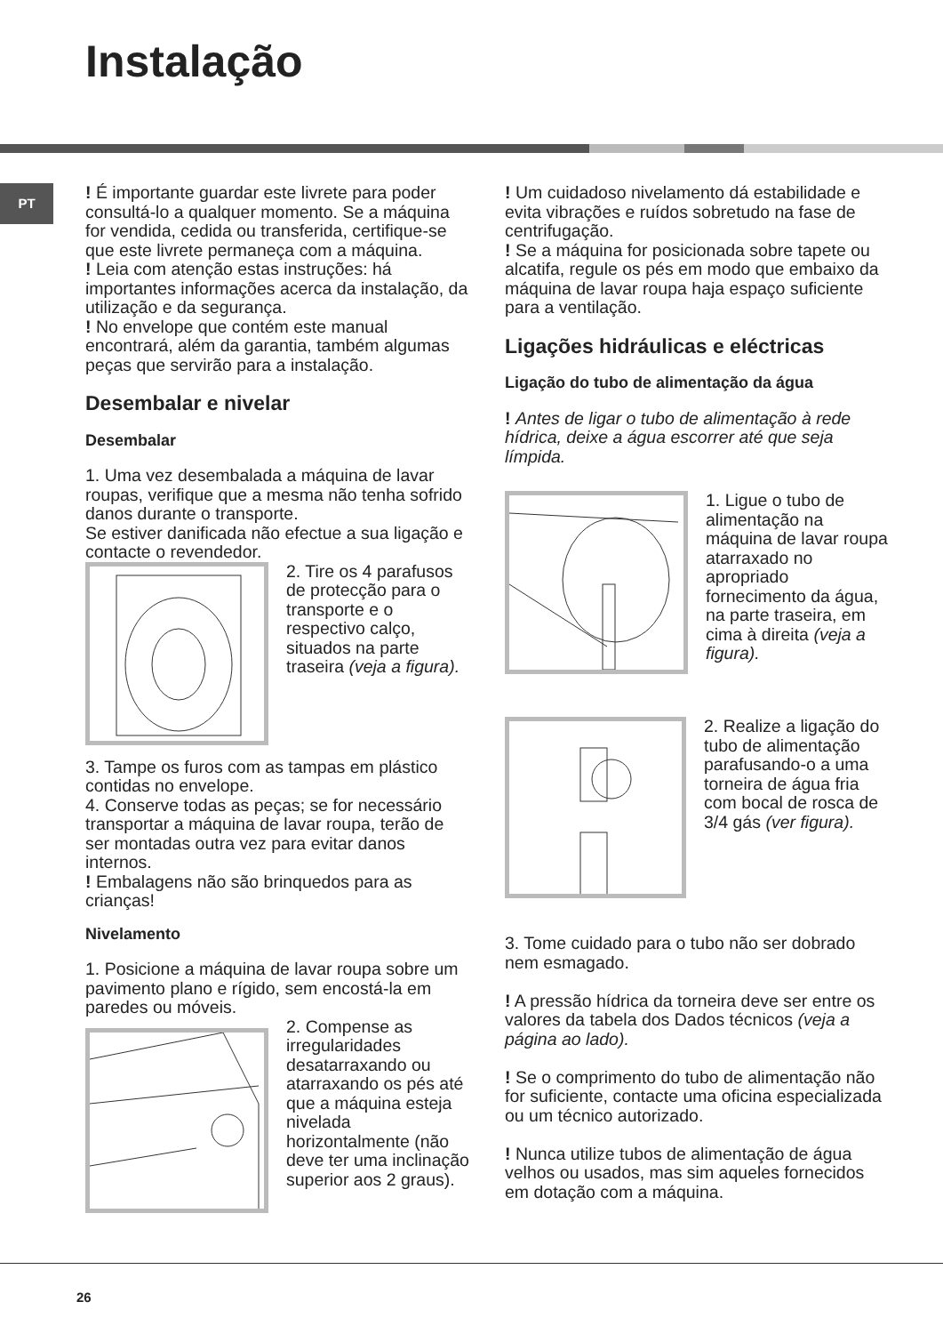Instalação
PT
! É importante guardar este livrete para poder consultá-lo a qualquer momento. Se a máquina for vendida, cedida ou transferida, certifique-se que este livrete permaneça com a máquina.
! Leia com atenção estas instruções: há importantes informações acerca da instalação, da utilização e da segurança.
! No envelope que contém este manual encontrará, além da garantia, também algumas peças que servirão para a instalação.
Desembalar e nivelar
Desembalar
1. Uma vez desembalada a máquina de lavar roupas, verifique que a mesma não tenha sofrido danos durante o transporte.
Se estiver danificada não efectue a sua ligação e contacte o revendedor.
2. Tire os 4 parafusos de protecção para o transporte e o respectivo calço, situados na parte traseira (veja a figura).
3. Tampe os furos com as tampas em plástico contidas no envelope.
4. Conserve todas as peças; se for necessário transportar a máquina de lavar roupa, terão de ser montadas outra vez para evitar danos internos.
! Embalagens não são brinquedos para as crianças!
Nivelamento
1. Posicione a máquina de lavar roupa sobre um pavimento plano e rígido, sem encostá-la em paredes ou móveis.
2. Compense as irregularidades desatarraxando ou atarraxando os pés até que a máquina esteja nivelada horizontalmente (não deve ter uma inclinação superior aos 2 graus).
! Um cuidadoso nivelamento dá estabilidade e evita vibrações e ruídos sobretudo na fase de centrifugação.
! Se a máquina for posicionada sobre tapete ou alcatifa, regule os pés em modo que embaixo da máquina de lavar roupa haja espaço suficiente para a ventilação.
Ligações hidráulicas e eléctricas
Ligação do tubo de alimentação da água
! Antes de ligar o tubo de alimentação à rede hídrica, deixe a água escorrer até que seja límpida.
1. Ligue o tubo de alimentação na máquina de lavar roupa atarraxado no apropriado fornecimento da água, na parte traseira, em cima à direita (veja a figura).
2. Realize a ligação do tubo de alimentação parafusando-o a uma torneira de água fria com bocal de rosca de 3/4 gás (ver figura).
3. Tome cuidado para o tubo não ser dobrado nem esmagado.
! A pressão hídrica da torneira deve ser entre os valores da tabela dos Dados técnicos (veja a página ao lado).
! Se o comprimento do tubo de alimentação não for suficiente, contacte uma oficina especializada ou um técnico autorizado.
! Nunca utilize tubos de alimentação de água velhos ou usados, mas sim aqueles fornecidos em dotação com a máquina.
26